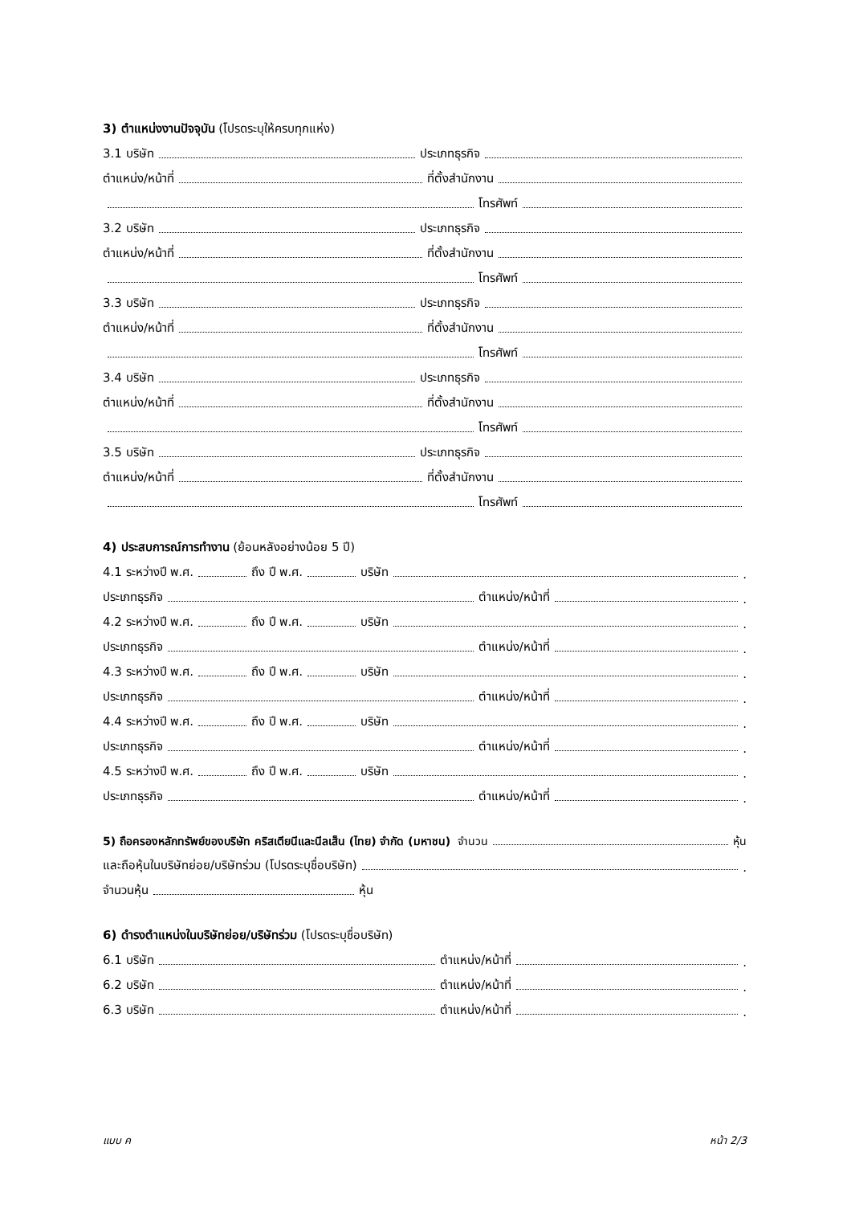3) ตำแหน่งงานปัจจุบัน (โปรดระบุให้ครบทุกแห่ง)
3.1 บริษัท ประเภทธุรกิจ
ตำแหน่ง/หน้าที่ ที่ตั้งสำนักงาน
โทรศัพท์
3.2 บริษัท ประเภทธุรกิจ
ตำแหน่ง/หน้าที่ ที่ตั้งสำนักงาน
โทรศัพท์
3.3 บริษัท ประเภทธุรกิจ
ตำแหน่ง/หน้าที่ ที่ตั้งสำนักงาน
โทรศัพท์
3.4 บริษัท ประเภทธุรกิจ
ตำแหน่ง/หน้าที่ ที่ตั้งสำนักงาน
โทรศัพท์
3.5 บริษัท ประเภทธุรกิจ
ตำแหน่ง/หน้าที่ ที่ตั้งสำนักงาน
โทรศัพท์
4) ประสบการณ์การทำงาน (ย้อนหลังอย่างน้อย 5 ปี)
4.1 ระหว่างปี พ.ศ. ถึง ปี พ.ศ. บริษัท .
ประเภทธุรกิจ ตำแหน่ง/หน้าที่ .
4.2 ระหว่างปี พ.ศ. ถึง ปี พ.ศ. บริษัท .
ประเภทธุรกิจ ตำแหน่ง/หน้าที่ .
4.3 ระหว่างปี พ.ศ. ถึง ปี พ.ศ. บริษัท .
ประเภทธุรกิจ ตำแหน่ง/หน้าที่ .
4.4 ระหว่างปี พ.ศ. ถึง ปี พ.ศ. บริษัท .
ประเภทธุรกิจ ตำแหน่ง/หน้าที่ .
4.5 ระหว่างปี พ.ศ. ถึง ปี พ.ศ. บริษัท .
ประเภทธุรกิจ ตำแหน่ง/หน้าที่ .
5) ถือครองหลักทรัพย์ของบริษัท คริสเตียนีและนีลเส็น (ไทย) จำกัด (มหาชน) จำนวน หุ้น
และถือหุ้นในบริษัทย่อย/บริษัทร่วม (โปรดระบุชื่อบริษัท) .
จำนวนหุ้น หุ้น
6) ดำรงตำแหน่งในบริษัทย่อย/บริษัทร่วม (โปรดระบุชื่อบริษัท)
6.1 บริษัท ตำแหน่ง/หน้าที่ .
6.2 บริษัท ตำแหน่ง/หน้าที่ .
6.3 บริษัท ตำแหน่ง/หน้าที่ .
แบบ ค หน้า 2/3